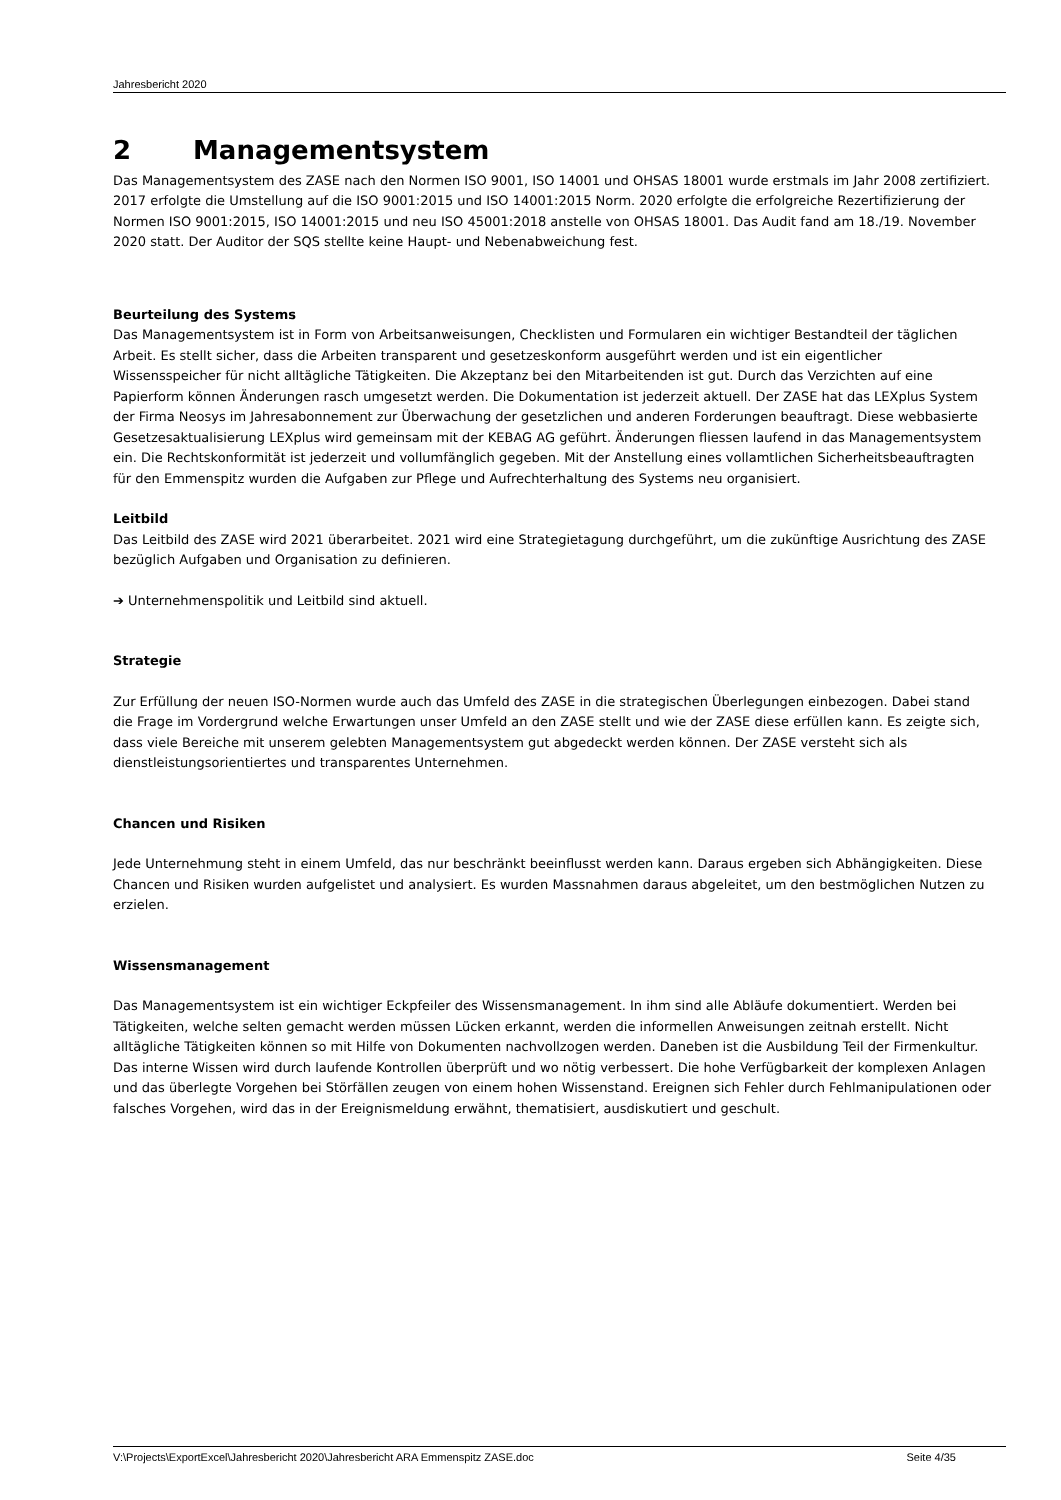Jahresbericht 2020
2 Managementsystem
Das Managementsystem des ZASE nach den Normen ISO 9001, ISO 14001 und OHSAS 18001 wurde erstmals im Jahr 2008 zertifiziert. 2017 erfolgte die Umstellung auf die ISO 9001:2015 und ISO 14001:2015 Norm. 2020 erfolgte die erfolgreiche Rezertifizierung der Normen ISO 9001:2015, ISO 14001:2015 und neu ISO 45001:2018 anstelle von OHSAS 18001. Das Audit fand am 18./19. November 2020 statt. Der Auditor der SQS stellte keine Haupt- und Nebenabweichung fest.
Beurteilung des Systems
Das Managementsystem ist in Form von Arbeitsanweisungen, Checklisten und Formularen ein wichtiger Bestandteil der täglichen Arbeit. Es stellt sicher, dass die Arbeiten transparent und gesetzeskonform ausgeführt werden und ist ein eigentlicher Wissensspeicher für nicht alltägliche Tätigkeiten. Die Akzeptanz bei den Mitarbeitenden ist gut. Durch das Verzichten auf eine Papierform können Änderungen rasch umgesetzt werden. Die Dokumentation ist jederzeit aktuell. Der ZASE hat das LEXplus System der Firma Neosys im Jahresabonnement zur Überwachung der gesetzlichen und anderen Forderungen beauftragt. Diese webbasierte Gesetzesaktualisierung LEXplus wird gemeinsam mit der KEBAG AG geführt. Änderungen fliessen laufend in das Managementsystem ein. Die Rechtskonformität ist jederzeit und vollumfänglich gegeben. Mit der Anstellung eines vollamtlichen Sicherheitsbeauftragten für den Emmenspitz wurden die Aufgaben zur Pflege und Aufrechterhaltung des Systems neu organisiert.
Leitbild
Das Leitbild des ZASE wird 2021 überarbeitet. 2021 wird eine Strategietagung durchgeführt, um die zukünftige Ausrichtung des ZASE bezüglich Aufgaben und Organisation zu definieren.
➔ Unternehmenspolitik und Leitbild sind aktuell.
Strategie
Zur Erfüllung der neuen ISO-Normen wurde auch das Umfeld des ZASE in die strategischen Überlegungen einbezogen. Dabei stand die Frage im Vordergrund welche Erwartungen unser Umfeld an den ZASE stellt und wie der ZASE diese erfüllen kann. Es zeigte sich, dass viele Bereiche mit unserem gelebten Managementsystem gut abgedeckt werden können. Der ZASE versteht sich als dienstleistungsorientiertes und transparentes Unternehmen.
Chancen und Risiken
Jede Unternehmung steht in einem Umfeld, das nur beschränkt beeinflusst werden kann. Daraus ergeben sich Abhängigkeiten. Diese Chancen und Risiken wurden aufgelistet und analysiert. Es wurden Massnahmen daraus abgeleitet, um den bestmöglichen Nutzen zu erzielen.
Wissensmanagement
Das Managementsystem ist ein wichtiger Eckpfeiler des Wissensmanagement. In ihm sind alle Abläufe dokumentiert. Werden bei Tätigkeiten, welche selten gemacht werden müssen Lücken erkannt, werden die informellen Anweisungen zeitnah erstellt. Nicht alltägliche Tätigkeiten können so mit Hilfe von Dokumenten nachvollzogen werden. Daneben ist die Ausbildung Teil der Firmenkultur. Das interne Wissen wird durch laufende Kontrollen überprüft und wo nötig verbessert. Die hohe Verfügbarkeit der komplexen Anlagen und das überlegte Vorgehen bei Störfällen zeugen von einem hohen Wissenstand. Ereignen sich Fehler durch Fehlmanipulationen oder falsches Vorgehen, wird das in der Ereignismeldung erwähnt, thematisiert, ausdiskutiert und geschult.
V:\Projects\ExportExcel\Jahresbericht 2020\Jahresbericht ARA Emmenspitz ZASE.doc Seite 4/35